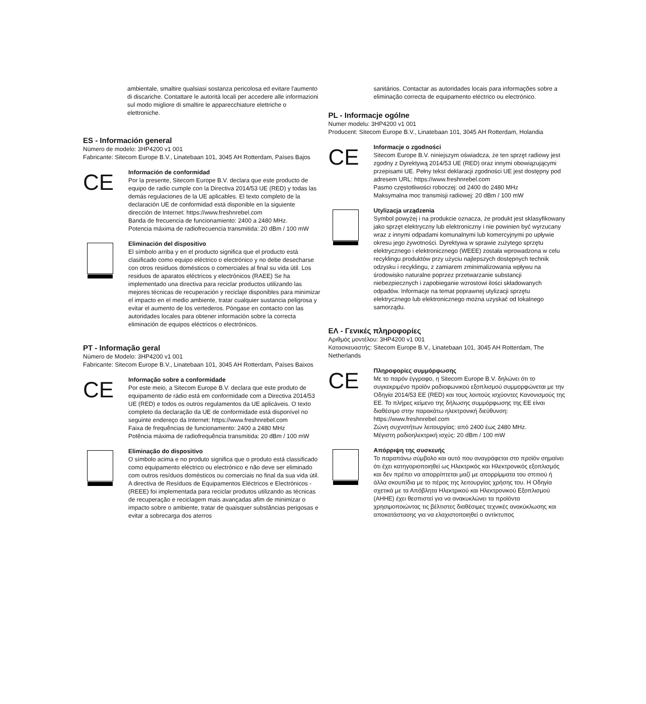ambientale, smaltire qualsiasi sostanza pericolosa ed evitare l'aumento di discariche. Contattare le autorità locali per accedere alle informazioni sul modo migliore di smaltire le apparecchiature elettriche o elettroniche.
ES - Información general
Número de modelo: 3HP4200 v1 001
Fabricante: Sitecom Europe B.V., Linatebaan 101, 3045 AH Rotterdam, Países Bajos
CE
Información de conformidad
Por la presente, Sitecom Europe B.V. declara que este producto de equipo de radio cumple con la Directiva 2014/53 UE (RED) y todas las demás regulaciones de la UE aplicables. El texto completo de la declaración UE de conformidad está disponible en la siguiente dirección de Internet: https://www.freshnrebel.com
Banda de frecuencia de funcionamiento: 2400 a 2480 MHz.
Potencia máxima de radiofrecuencia transmitida: 20 dBm / 100 mW
Eliminación del dispositivo
El símbolo arriba y en el producto significa que el producto está clasificado como equipo eléctrico o electrónico y no debe desecharse con otros residuos domésticos o comerciales al final su vida útil. Los residuos de aparatos eléctricos y electrónicos (RAEE) Se ha implementado una directiva para reciclar productos utilizando las mejores técnicas de recuperación y reciclaje disponibles para minimizar el impacto en el medio ambiente, tratar cualquier sustancia peligrosa y evitar el aumento de los vertederos. Póngase en contacto con las autoridades locales para obtener información sobre la correcta eliminación de equipos eléctricos o electrónicos.
PT - Informação geral
Número de Modelo: 3HP4200 v1 001
Fabricante: Sitecom Europe B.V., Linatebaan 101, 3045 AH Rotterdam, Países Baixos
CE
Informação sobre a conformidade
Por este meio, a Sitecom Europe B.V. declara que este produto de equipamento de rádio está em conformidade com a Directiva 2014/53 UE (RED) e todos os outros regulamentos da UE aplicáveis. O texto completo da declaração da UE de conformidade está disponível no seguinte endereço da Internet: https://www.freshnrebel.com
Faixa de frequências de funcionamento: 2400 a 2480 MHz
Potência máxima de radiofrequência transmitida: 20 dBm / 100 mW
Eliminação do dispositivo
O símbolo acima e no produto significa que o produto está classificado como equipamento eléctrico ou electrónico e não deve ser eliminado com outros resíduos domésticos ou comerciais no final da sua vida útil. A directiva de Resíduos de Equipamentos Eléctricos e Electrónicos - (REEE) foi implementada para reciclar produtos utilizando as técnicas de recuperação e reciclagem mais avançadas afim de minimizar o impacto sobre o ambiente, tratar de quaisquer substâncias perigosas e evitar a sobrecarga dos aterros
sanitários. Contactar as autoridades locais para informações sobre a eliminação correcta de equipamento eléctrico ou electrónico.
PL - Informacje ogólne
Numer modelu: 3HP4200 v1 001
Producent: Sitecom Europe B.V., Linatebaan 101, 3045 AH Rotterdam, Holandia
CE
Informacje o zgodności
Sitecom Europe B.V. niniejszym oświadcza, że ten sprzęt radiowy jest zgodny z Dyrektywą 2014/53 UE (RED) oraz innymi obowiązującymi przepisami UE. Pełny tekst deklaracji zgodności UE jest dostępny pod adresem URL: https://www.freshnrebel.com
Pasmo częstotliwości roboczej: od 2400 do 2480 MHz
Maksymalna moc transmisji radiowej: 20 dBm / 100 mW
Utylizacja urządzenia
Symbol powyżej i na produkcie oznacza, że produkt jest sklasyfikowany jako sprzęt elektryczny lub elektroniczny i nie powinien być wyrzucany wraz z innymi odpadami komunalnymi lub komercyjnymi po upływie okresu jego żywotności. Dyrektywa w sprawie zużytego sprzętu elektrycznego i elektronicznego (WEEE) została wprowadzona w celu recyklingu produktów przy użyciu najlepszych dostępnych technik odzysku i recyklingu, z zamiarem zminimalizowania wpływu na środowisko naturalne poprzez przetwarzanie substancji niebezpiecznych i zapobieganie wzrostowi ilości składowanych odpadów. Informacje na temat poprawnej utylizacji sprzętu elektrycznego lub elektronicznego można uzyskać od lokalnego samorządu.
ΕΛ - Γενικές πληροφορίες
Αριθμός μοντέλου: 3HP4200 v1 001
Κατασκευαστής: Sitecom Europe B.V., Linatebaan 101, 3045 AH Rotterdam, The Netherlands
CE
Πληροφορίες συμμόρφωσης
Με το παρόν έγγραφο, η Sitecom Europe B.V. δηλώνει ότι το συγκεκριμένο προϊόν ραδιοφωνικού εξοπλισμού συμμορφώνεται με την Οδηγία 2014/53 ΕΕ (RED) και τους λοιπούς ισχύοντες Κανονισμούς της ΕΕ. Το πλήρες κείμενο της δήλωσης συμμόρφωσης της ΕΕ είναι διαθέσιμο στην παρακάτω ηλεκτρονική διεύθυνση: https://www.freshnrebel.com
Ζώνη συχνοτήτων λειτουργίας: από 2400 έως 2480 MHz.
Μέγιστη ραδιοηλεκτρική ισχύς: 20 dBm / 100 mW
Απόρριψη της συσκευής
Το παραπάνω σύμβολο και αυτό που αναγράφεται στο προϊόν σημαίνει ότι έχει κατηγοριοποιηθεί ως Ηλεκτρικός και Ηλεκτρονικός εξοπλισμός και δεν πρέπει να απορρίπτεται μαζί με απορρίμματα του σπιτιού ή άλλα σκουπίδια με το πέρας της λειτουργίας χρήσης του. Η Οδηγία σχετικά με τα Απόβλητα Ηλεκτρικού και Ηλεκτρονικού Εξοπλισμού (ΑΗΗΕ) έχει θεσπιστεί για να ανακυκλώνει τα προϊόντα χρησιμοποιώντας τις βέλτιστες διαθέσιμες τεχνικές ανακύκλωσης και αποκατάστασης για να ελαχιστοποιηθεί ο αντίκτυπος